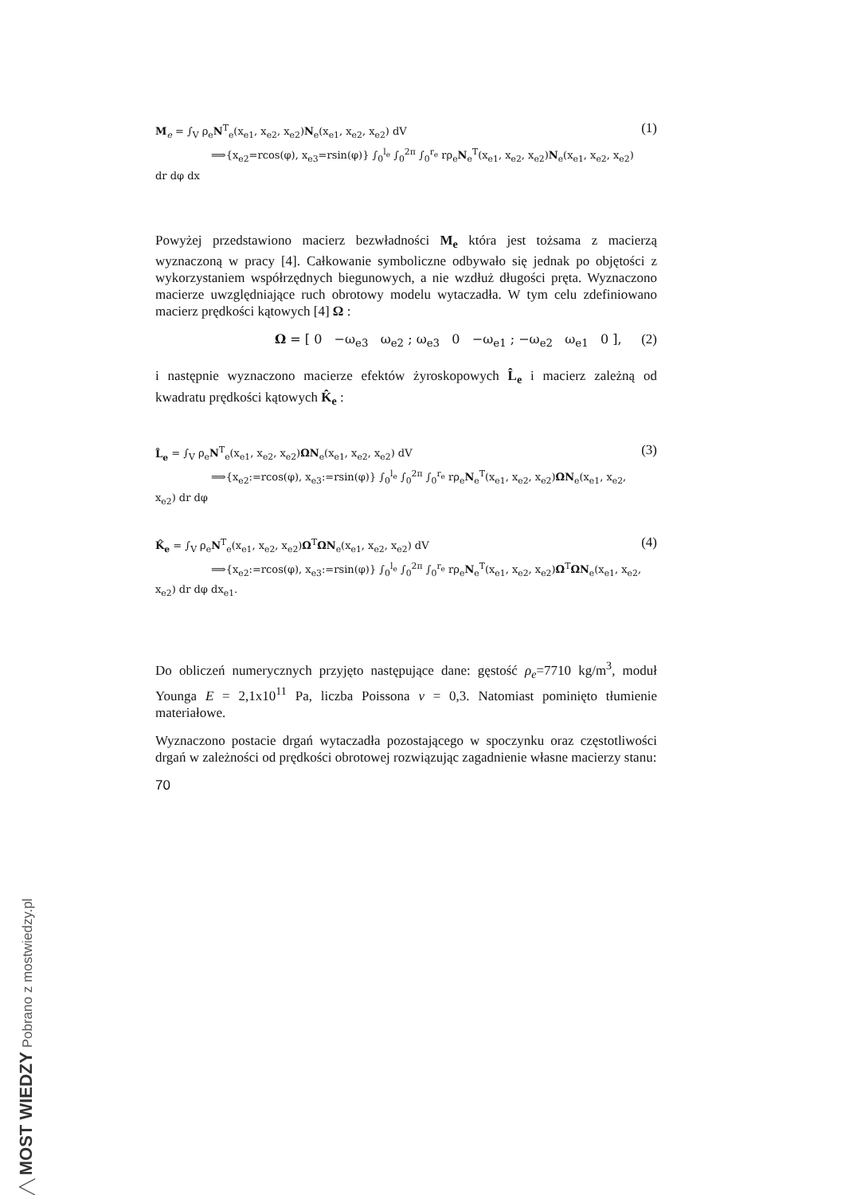M<sub>e</sub> = ∫<sub>V</sub> ρ<sub>e</sub>N<sup>T</sup><sub>e</sub>(x<sub>e1</sub>, x<sub>e2</sub>, x<sub>e2</sub>)N<sub>e</sub>(x<sub>e1</sub>, x<sub>e2</sub>, x<sub>e2</sub>) dV
⟹{x<sub>e2</sub>=rcos(φ), x<sub>e3</sub>=rsin(φ)} ∫<sub>0</sub><sup>l<sub>e</sub></sup> ∫<sub>0</sub><sup>2π</sup> ∫<sub>0</sub><sup>r<sub>e</sub></sup> rρ<sub>e</sub>N<sub>e</sub><sup>T</sup>(x<sub>e1</sub>, x<sub>e2</sub>, x<sub>e2</sub>)N<sub>e</sub>(x<sub>e1</sub>, x<sub>e2</sub>, x<sub>e2</sub>) dr dφ dx
(1)
Powyżej przedstawiono macierz bezwładności M<sub>e</sub> która jest tożsama z macierzą wyznaczoną w pracy [4]. Całkowanie symboliczne odbywało się jednak po objętości z wykorzystaniem współrzędnych biegunowych, a nie wzdłuż długości pręta. Wyznaczono macierze uwzględniające ruch obrotowy modelu wytaczadła. W tym celu zdefiniowano macierz prędkości kątowych [4] Ω :
Ω = [ 0 −ω<sub>e3</sub> ω<sub>e2</sub> ; ω<sub>e3</sub> 0 −ω<sub>e1</sub> ; −ω<sub>e2</sub> ω<sub>e1</sub> 0 ],
(2)
i następnie wyznaczono macierze efektów żyroskopowych L̂<sub>e</sub> i macierz zależną od kwadratu prędkości kątowych K̂<sub>e</sub> :
L̂<sub>e</sub> = ∫<sub>V</sub> ρ<sub>e</sub>N<sup>T</sup><sub>e</sub>(x<sub>e1</sub>, x<sub>e2</sub>, x<sub>e2</sub>)ΩN<sub>e</sub>(x<sub>e1</sub>, x<sub>e2</sub>, x<sub>e2</sub>) dV
⟹{x<sub>e2</sub>:=rcos(φ), x<sub>e3</sub>:=rsin(φ)} ∫<sub>0</sub><sup>l<sub>e</sub></sup> ∫<sub>0</sub><sup>2π</sup> ∫<sub>0</sub><sup>r<sub>e</sub></sup> rρ<sub>e</sub>N<sub>e</sub><sup>T</sup>(x<sub>e1</sub>, x<sub>e2</sub>, x<sub>e2</sub>)ΩN<sub>e</sub>(x<sub>e1</sub>, x<sub>e2</sub>, x<sub>e2</sub>) dr dφ
(3)
K̂<sub>e</sub> = ∫<sub>V</sub> ρ<sub>e</sub>N<sup>T</sup><sub>e</sub>(x<sub>e1</sub>, x<sub>e2</sub>, x<sub>e2</sub>)Ω<sup>T</sup>ΩN<sub>e</sub>(x<sub>e1</sub>, x<sub>e2</sub>, x<sub>e2</sub>) dV
⟹{x<sub>e2</sub>:=rcos(φ), x<sub>e3</sub>:=rsin(φ)} ∫<sub>0</sub><sup>l<sub>e</sub></sup> ∫<sub>0</sub><sup>2π</sup> ∫<sub>0</sub><sup>r<sub>e</sub></sup> rρ<sub>e</sub>N<sub>e</sub><sup>T</sup>(x<sub>e1</sub>, x<sub>e2</sub>, x<sub>e2</sub>)Ω<sup>T</sup>ΩN<sub>e</sub>(x<sub>e1</sub>, x<sub>e2</sub>, x<sub>e2</sub>) dr dφ dx<sub>e1</sub>.
(4)
Do obliczeń numerycznych przyjęto następujące dane: gęstość ρ<sub>e</sub>=7710 kg/m<sup>3</sup>, moduł Younga E = 2,1x10<sup>11</sup> Pa, liczba Poissona ν = 0,3. Natomiast pominięto tłumienie materiałowe.
Wyznaczono postacie drgań wytaczadła pozostającego w spoczynku oraz częstotliwości drgań w zależności od prędkości obrotowej rozwiązując zagadnienie własne macierzy stanu:
70
╱╲ MOST WIEDZY Pobrano z mostwiedzy.pl